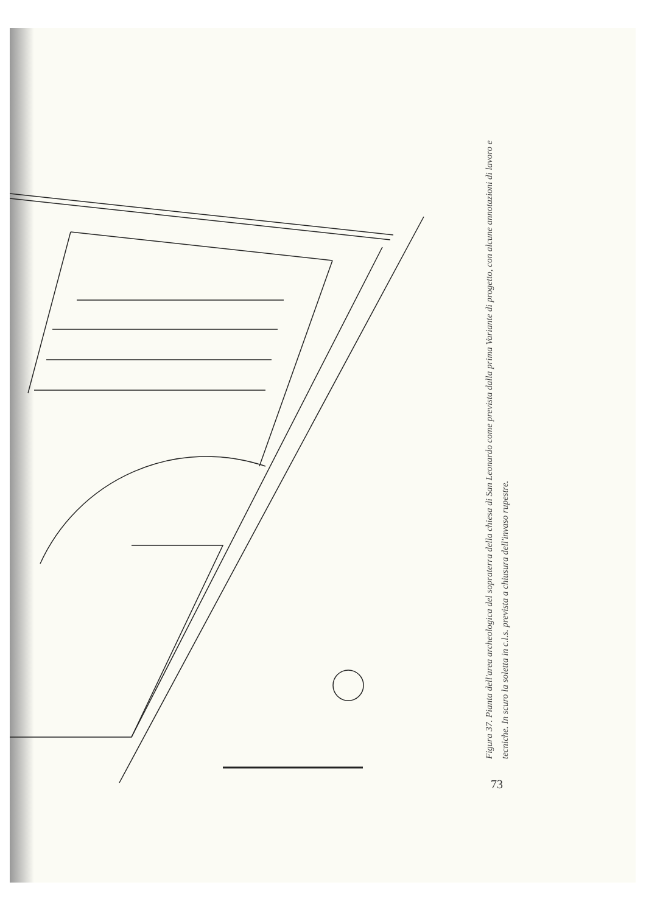Figura 37. Pianta dell'area archeologica del sopraterra della chiesa di San Leonardo come prevista dalla prima Variante di progetto, con alcune annotazioni di lavoro e tecniche. In scuro la soletta in c.l.s. prevista a chiusura dell'invaso rupestre.
73